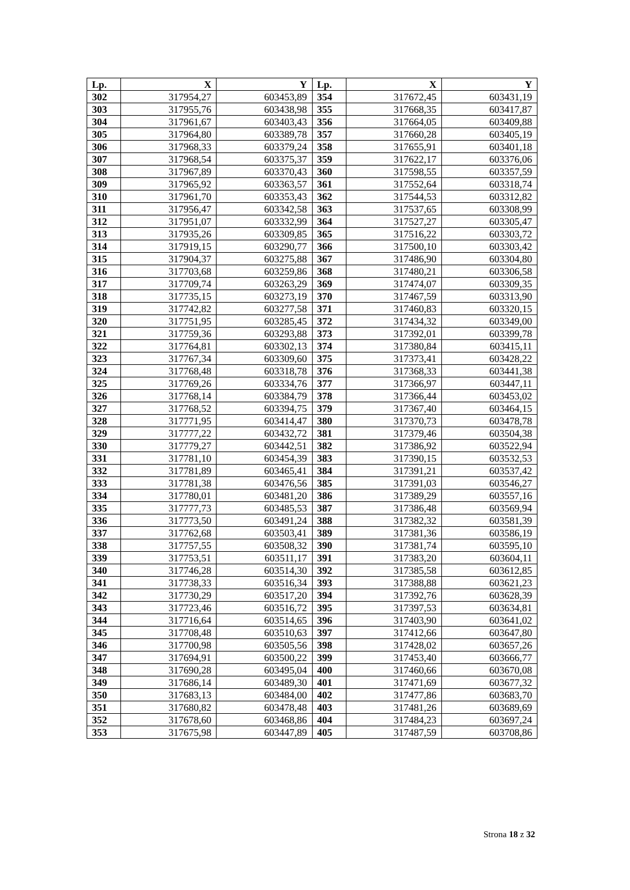| Lp. | X | Y | Lp. | X | Y |
| --- | --- | --- | --- | --- | --- |
| 302 | 317954,27 | 603453,89 | 354 | 317672,45 | 603431,19 |
| 303 | 317955,76 | 603438,98 | 355 | 317668,35 | 603417,87 |
| 304 | 317961,67 | 603403,43 | 356 | 317664,05 | 603409,88 |
| 305 | 317964,80 | 603389,78 | 357 | 317660,28 | 603405,19 |
| 306 | 317968,33 | 603379,24 | 358 | 317655,91 | 603401,18 |
| 307 | 317968,54 | 603375,37 | 359 | 317622,17 | 603376,06 |
| 308 | 317967,89 | 603370,43 | 360 | 317598,55 | 603357,59 |
| 309 | 317965,92 | 603363,57 | 361 | 317552,64 | 603318,74 |
| 310 | 317961,70 | 603353,43 | 362 | 317544,53 | 603312,82 |
| 311 | 317956,47 | 603342,58 | 363 | 317537,65 | 603308,99 |
| 312 | 317951,07 | 603332,99 | 364 | 317527,27 | 603305,47 |
| 313 | 317935,26 | 603309,85 | 365 | 317516,22 | 603303,72 |
| 314 | 317919,15 | 603290,77 | 366 | 317500,10 | 603303,42 |
| 315 | 317904,37 | 603275,88 | 367 | 317486,90 | 603304,80 |
| 316 | 317703,68 | 603259,86 | 368 | 317480,21 | 603306,58 |
| 317 | 317709,74 | 603263,29 | 369 | 317474,07 | 603309,35 |
| 318 | 317735,15 | 603273,19 | 370 | 317467,59 | 603313,90 |
| 319 | 317742,82 | 603277,58 | 371 | 317460,83 | 603320,15 |
| 320 | 317751,95 | 603285,45 | 372 | 317434,32 | 603349,00 |
| 321 | 317759,36 | 603293,88 | 373 | 317392,01 | 603399,78 |
| 322 | 317764,81 | 603302,13 | 374 | 317380,84 | 603415,11 |
| 323 | 317767,34 | 603309,60 | 375 | 317373,41 | 603428,22 |
| 324 | 317768,48 | 603318,78 | 376 | 317368,33 | 603441,38 |
| 325 | 317769,26 | 603334,76 | 377 | 317366,97 | 603447,11 |
| 326 | 317768,14 | 603384,79 | 378 | 317366,44 | 603453,02 |
| 327 | 317768,52 | 603394,75 | 379 | 317367,40 | 603464,15 |
| 328 | 317771,95 | 603414,47 | 380 | 317370,73 | 603478,78 |
| 329 | 317777,22 | 603432,72 | 381 | 317379,46 | 603504,38 |
| 330 | 317779,27 | 603442,51 | 382 | 317386,92 | 603522,94 |
| 331 | 317781,10 | 603454,39 | 383 | 317390,15 | 603532,53 |
| 332 | 317781,89 | 603465,41 | 384 | 317391,21 | 603537,42 |
| 333 | 317781,38 | 603476,56 | 385 | 317391,03 | 603546,27 |
| 334 | 317780,01 | 603481,20 | 386 | 317389,29 | 603557,16 |
| 335 | 317777,73 | 603485,53 | 387 | 317386,48 | 603569,94 |
| 336 | 317773,50 | 603491,24 | 388 | 317382,32 | 603581,39 |
| 337 | 317762,68 | 603503,41 | 389 | 317381,36 | 603586,19 |
| 338 | 317757,55 | 603508,32 | 390 | 317381,74 | 603595,10 |
| 339 | 317753,51 | 603511,17 | 391 | 317383,20 | 603604,11 |
| 340 | 317746,28 | 603514,30 | 392 | 317385,58 | 603612,85 |
| 341 | 317738,33 | 603516,34 | 393 | 317388,88 | 603621,23 |
| 342 | 317730,29 | 603517,20 | 394 | 317392,76 | 603628,39 |
| 343 | 317723,46 | 603516,72 | 395 | 317397,53 | 603634,81 |
| 344 | 317716,64 | 603514,65 | 396 | 317403,90 | 603641,02 |
| 345 | 317708,48 | 603510,63 | 397 | 317412,66 | 603647,80 |
| 346 | 317700,98 | 603505,56 | 398 | 317428,02 | 603657,26 |
| 347 | 317694,91 | 603500,22 | 399 | 317453,40 | 603666,77 |
| 348 | 317690,28 | 603495,04 | 400 | 317460,66 | 603670,08 |
| 349 | 317686,14 | 603489,30 | 401 | 317471,69 | 603677,32 |
| 350 | 317683,13 | 603484,00 | 402 | 317477,86 | 603683,70 |
| 351 | 317680,82 | 603478,48 | 403 | 317481,26 | 603689,69 |
| 352 | 317678,60 | 603468,86 | 404 | 317484,23 | 603697,24 |
| 353 | 317675,98 | 603447,89 | 405 | 317487,59 | 603708,86 |
Strona 18 z 32